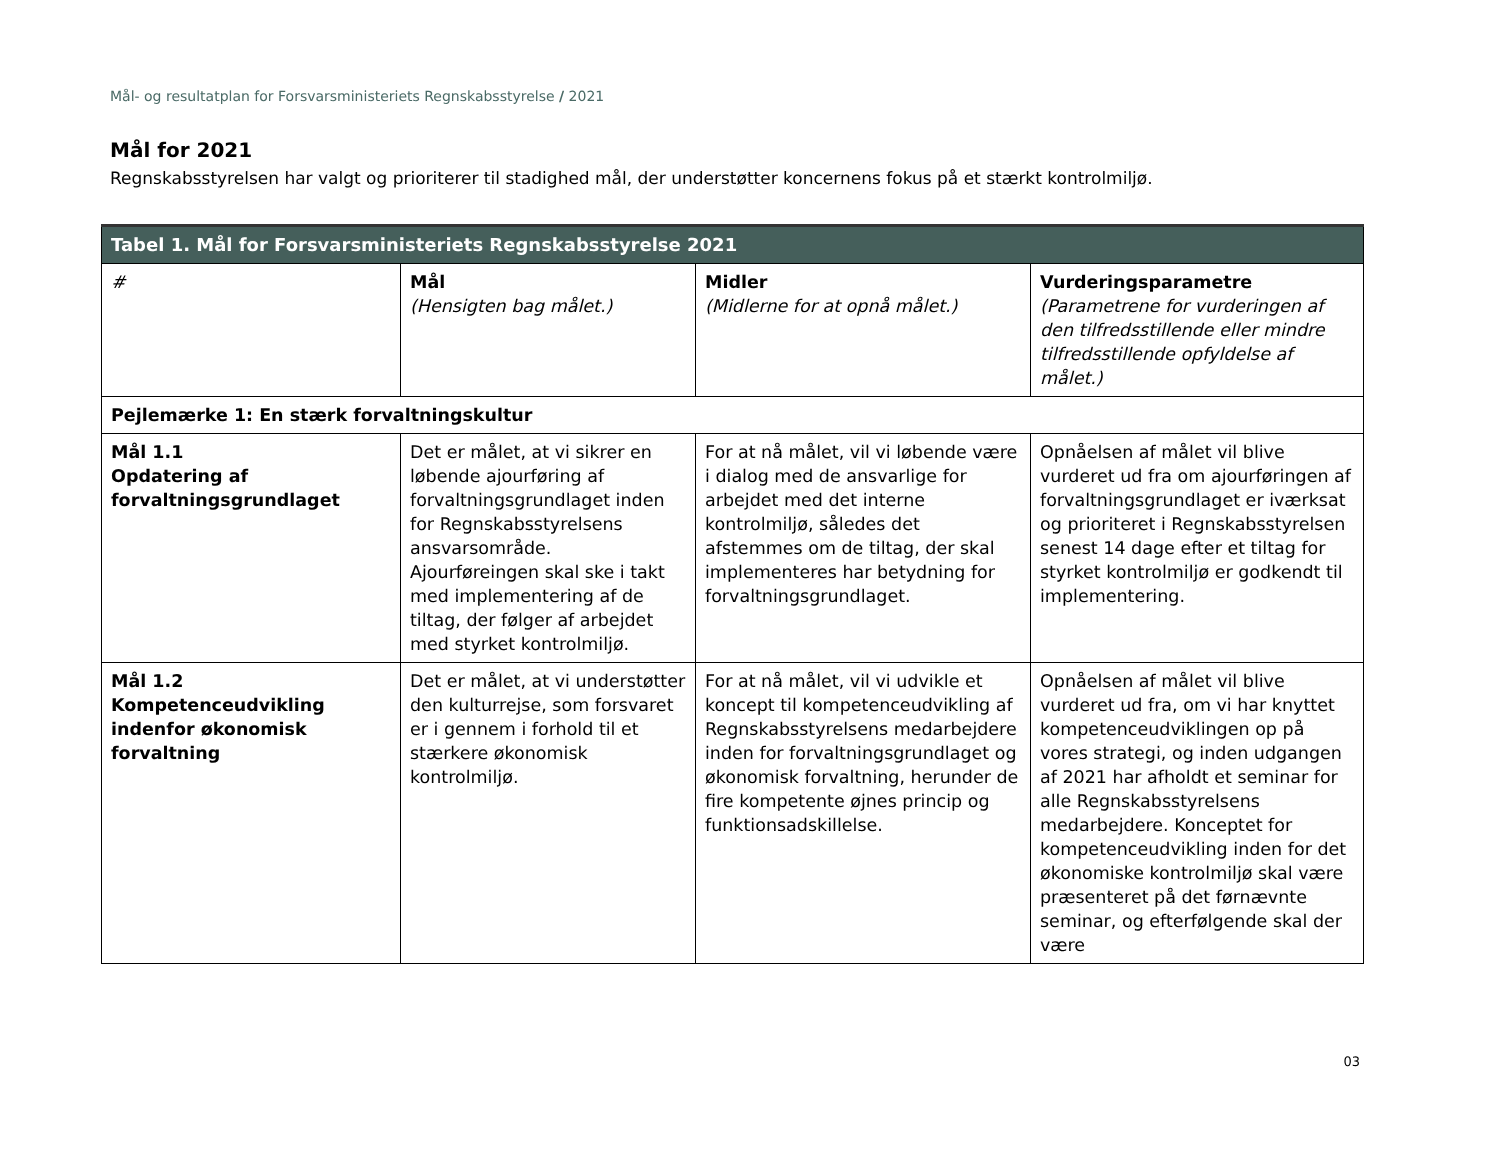Mål- og resultatplan for Forsvarsministeriets Regnskabsstyrelse / 2021
Mål for 2021
Regnskabsstyrelsen har valgt og prioriterer til stadighed mål, der understøtter koncernens fokus på et stærkt kontrolmiljø.
| Tabel 1. Mål for Forsvarsministeriets Regnskabsstyrelse 2021 | | | |
| --- | --- | --- | --- |
| # | Mål (Hensigten bag målet.) | Midler (Midlerne for at opnå målet.) | Vurderingsparametre (Parametrene for vurderingen af den tilfredsstillende eller mindre tilfredsstillende opfyldelse af målet.) |
| Pejlemærke 1: En stærk forvaltningskultur | | | |
| Mål 1.1 Opdatering af forvaltningsgrundlaget | Det er målet, at vi sikrer en løbende ajourføring af forvaltningsgrundlaget inden for Regnskabsstyrelsens ansvarsområde. Ajourføreingen skal ske i takt med implementering af de tiltag, der følger af arbejdet med styrket kontrolmiljø. | For at nå målet, vil vi løbende være i dialog med de ansvarlige for arbejdet med det interne kontrolmiljø, således det afstemmes om de tiltag, der skal implementeres har betydning for forvaltningsgrundlaget. | Opnåelsen af målet vil blive vurderet ud fra om ajourføringen af forvaltningsgrundlaget er iværksat og prioriteret i Regnskabsstyrelsen senest 14 dage efter et tiltag for styrket kontrolmiljø er godkendt til implementering. |
| Mål 1.2 Kompetenceudvikling indenfor økonomisk forvaltning | Det er målet, at vi understøtter den kulturrejse, som forsvaret er i gennem i forhold til et stærkere økonomisk kontrolmiljø. | For at nå målet, vil vi udvikle et koncept til kompetenceudvikling af Regnskabsstyrelsens medarbejdere inden for forvaltningsgrundlaget og økonomisk forvaltning, herunder de fire kompetente øjnes princip og funktionsadskillelse. | Opnåelsen af målet vil blive vurderet ud fra, om vi har knyttet kompetenceudviklingen op på vores strategi, og inden udgangen af 2021 har afholdt et seminar for alle Regnskabsstyrelsens medarbejdere. Konceptet for kompetenceudvikling inden for det økonomiske kontrolmiljø skal være præsenteret på det førnævnte seminar, og efterfølgende skal der være |
03